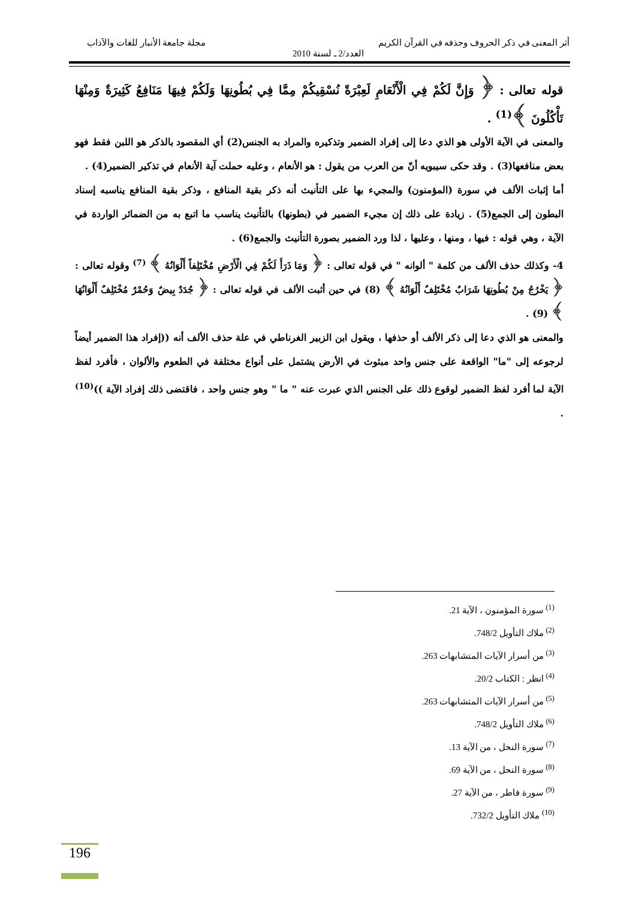أثر المعنى في ذكر الحروف وحذفه في القرآن الكريم مجلة جامعة الأنبار للغات والآداب
العدد/2 ـ لسنة 2010
قوله تعالى : ﴿ وَإِنَّ لَكُمْ فِي الْأَنْعَامِ لَعِبْرَةً نُسْقِيكُمْ مِمَّا فِي بُطُونِهَا وَلَكُمْ فِيهَا مَنَافِعُ كَثِيرَةٌ وَمِنْهَا تَأْكُلُونَ ﴾<sup>(1)</sup> .
والمعنى في الآية الأولى هو الذي دعا إلى إفراد الضمير وتذكيره والمراد به الجنس(2) أي المقصود بالذكر هو اللبن فقط فهو بعض منافعها(3) . وقد حكى سيبويه أنّ من العرب من يقول : هو الأنعام ، وعليه حملت آية الأنعام في تذكير الضمير(4) .
أما إثبات الألف في سورة (المؤمنون) والمجيء بها على التأنيث أنه ذكر بقية المنافع ، وذكر بقية المنافع يناسبه إسناد البطون إلى الجمع(5) . زيادة على ذلك إن مجيء الضمير في (بطونها) بالتأنيث يناسب ما اتبع به من الضمائر الواردة في الآية ، وهي قوله : فيها ، ومنها ، وعليها ، لذا ورد الضمير بصورة التأنيث والجمع(6) .
4- وكذلك حذف الألف من كلمة " ألوانه " في قوله تعالى : ﴿ وَمَا ذَرَأَ لَكُمْ فِي الْأَرْضِ مُخْتَلِفاً أَلْوَانُهُ ﴾ <sup>(7)</sup> وقوله تعالى : ﴿ يَخْرُجُ مِنْ بُطُونِهَا شَرَابٌ مُخْتَلِفٌ أَلْوَانُهُ ﴾ (8) في حين أثبت الألف في قوله تعالى : ﴿ جُدَدٌ بِيضٌ وَحُمْرٌ مُخْتَلِفٌ أَلْوَانُهَا ﴾ (9) .
والمعنى هو الذي دعا إلى ذكر الألف أو حذفها ، ويقول ابن الزبير الغرناطي في علة حذف الألف أنه ((إفراد هذا الضمير أيضاً لرجوعه إلى "ما" الواقعة على جنس واحد مبثوث في الأرض يشتمل على أنواع مختلفة في الطعوم والألوان ، فأفرد لفظ الآية لما أفرد لفظ الضمير لوقوع ذلك على الجنس الذي عبرت عنه " ما " وهو جنس واحد ، فاقتضى ذلك إفراد الآية ))<sup>(10)</sup> .
<sup>(1)</sup> سورة المؤمنون ، الآية 21.
<sup>(2)</sup> ملاك التأويل 748/2.
<sup>(3)</sup> من أسرار الآيات المتشابهات 263.
<sup>(4)</sup> انظر : الكتاب 20/2.
<sup>(5)</sup> من أسرار الآيات المتشابهات 263.
<sup>(6)</sup> ملاك التأويل 748/2.
<sup>(7)</sup> سورة النحل ، من الآية 13.
<sup>(8)</sup> سورة النحل ، من الآية 69.
<sup>(9)</sup> سورة فاطر ، من الآية 27.
<sup>(10)</sup> ملاك التأويل 732/2.
196